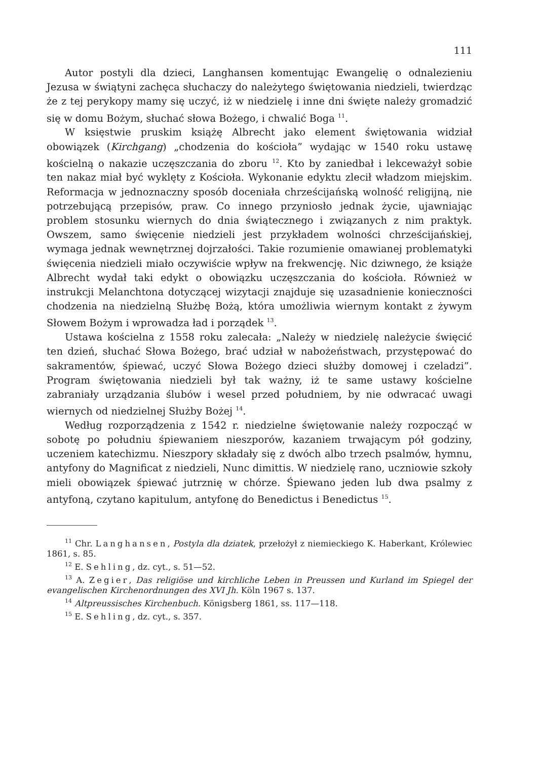111
Autor postyli dla dzieci, Langhansen komentując Ewangelię o odnalezieniu Jezusa w świątyni zachęca słuchaczy do należytego świętowania niedzieli, twierdząc że z tej perykopy mamy się uczyć, iż w niedzielę i inne dni święte należy gromadzić się w domu Bożym, słuchać słowa Bożego, i chwalić Boga <sup>11</sup>.
W księstwie pruskim książę Albrecht jako element świętowania widział obowiązek (Kirchgang) „chodzenia do kościoła” wydając w 1540 roku ustawę kościelną o nakazie uczęszczania do zboru <sup>12</sup>. Kto by zaniedbał i lekceważył sobie ten nakaz miał być wyklęty z Kościoła. Wykonanie edyktu zlecił władzom miejskim. Reformacja w jednoznaczny sposób doceniała chrześcijańską wolność religijną, nie potrzebującą przepisów, praw. Co innego przyniosło jednak życie, ujawniając problem stosunku wiernych do dnia świątecznego i związanych z nim praktyk. Owszem, samo święcenie niedzieli jest przykładem wolności chrześcijańskiej, wymaga jednak wewnętrznej dojrzałości. Takie rozumienie omawianej problematyki święcenia niedzieli miało oczywiście wpływ na frekwencję. Nic dziwnego, że książe Albrecht wydał taki edykt o obowiązku uczęszczania do kościoła. Również w instrukcji Melanchtona dotyczącej wizytacji znajduje się uzasadnienie konieczności chodzenia na niedzielną Służbę Bożą, która umożliwia wiernym kontakt z żywym Słowem Bożym i wprowadza ład i porządek <sup>13</sup>.
Ustawa kościelna z 1558 roku zalecała: „Należy w niedzielę należycie święcić ten dzień, słuchać Słowa Bożego, brać udział w nabożeństwach, przystępować do sakramentów, śpiewać, uczyć Słowa Bożego dzieci służby domowej i czeladzi”. Program świętowania niedzieli był tak ważny, iż te same ustawy kościelne zabraniały urządzania ślubów i wesel przed południem, by nie odwracać uwagi wiernych od niedzielnej Służby Bożej <sup>14</sup>.
Według rozporządzenia z 1542 r. niedzielne świętowanie należy rozpocząć w sobotę po południu śpiewaniem nieszporów, kazaniem trwającym pół godziny, uczeniem katechizmu. Nieszpory składały się z dwóch albo trzech psalmów, hymnu, antyfony do Magnificat z niedzieli, Nunc dimittis. W niedzielę rano, uczniowie szkoły mieli obowiązek śpiewać jutrznię w chórze. Śpiewano jeden lub dwa psalmy z antyfoną, czytano kapitulum, antyfonę do Benedictus i Benedictus <sup>15</sup>.
<sup>11</sup> Chr. Langhansen, Postyla dla dziatek, przełożył z niemieckiego K. Haberkant, Królewiec 1861, s. 85.
<sup>12</sup> E. Sehling, dz. cyt., s. 51—52.
<sup>13</sup> A. Zegier, Das religiöse und kirchliche Leben in Preussen und Kurland im Spiegel der evangelischen Kirchenordnungen des XVI Jh. Köln 1967 s. 137.
<sup>14</sup> Altpreussisches Kirchenbuch. Königsberg 1861, ss. 117—118.
<sup>15</sup> E. Sehling, dz. cyt., s. 357.